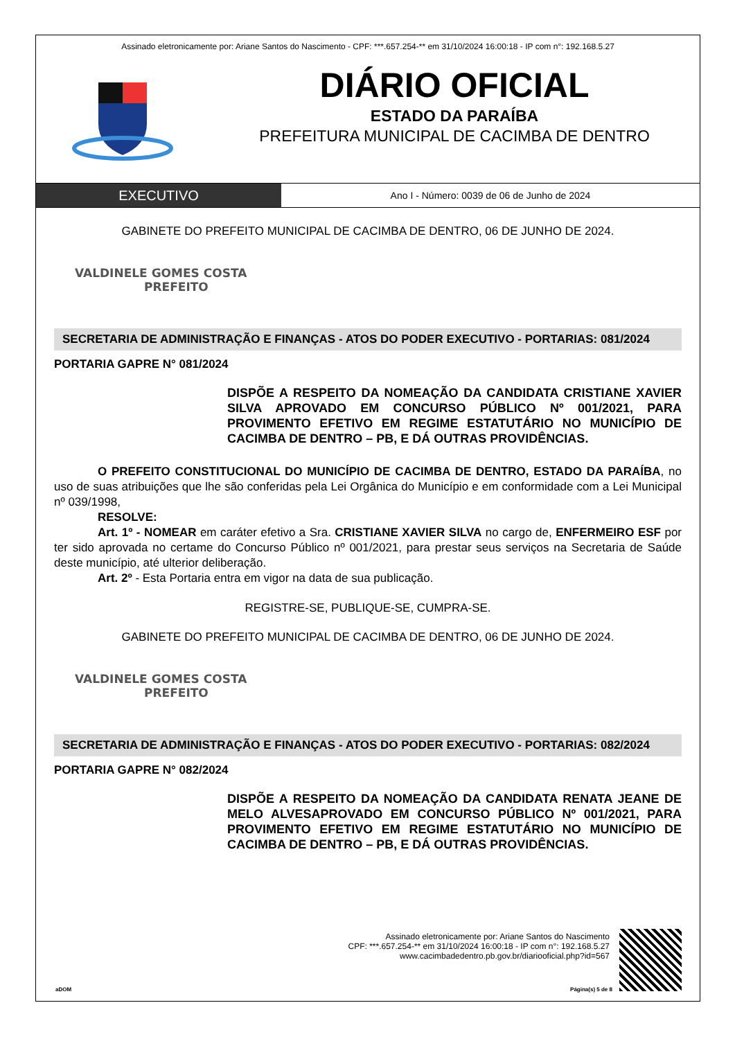Assinado eletronicamente por: Ariane Santos do Nascimento - CPF: ***.657.254-** em 31/10/2024 16:00:18 - IP com n°: 192.168.5.27
DIÁRIO OFICIAL
ESTADO DA PARAÍBA
PREFEITURA MUNICIPAL DE CACIMBA DE DENTRO
EXECUTIVO
Ano I - Número: 0039 de 06 de Junho de 2024
GABINETE DO PREFEITO MUNICIPAL DE CACIMBA DE DENTRO, 06 DE JUNHO DE 2024.
VALDINELE GOMES COSTA
PREFEITO
SECRETARIA DE ADMINISTRAÇÃO E FINANÇAS - ATOS DO PODER EXECUTIVO - PORTARIAS: 081/2024
PORTARIA GAPRE N° 081/2024
DISPÕE A RESPEITO DA NOMEAÇÃO DA CANDIDATA CRISTIANE XAVIER SILVA APROVADO EM CONCURSO PÚBLICO Nº 001/2021, PARA PROVIMENTO EFETIVO EM REGIME ESTATUTÁRIO NO MUNICÍPIO DE CACIMBA DE DENTRO – PB, E DÁ OUTRAS PROVIDÊNCIAS.
O PREFEITO CONSTITUCIONAL DO MUNICÍPIO DE CACIMBA DE DENTRO, ESTADO DA PARAÍBA, no uso de suas atribuições que lhe são conferidas pela Lei Orgânica do Município e em conformidade com a Lei Municipal nº 039/1998,
RESOLVE:
Art. 1º - NOMEAR em caráter efetivo a Sra. CRISTIANE XAVIER SILVA no cargo de, ENFERMEIRO ESF por ter sido aprovada no certame do Concurso Público nº 001/2021, para prestar seus serviços na Secretaria de Saúde deste município, até ulterior deliberação.
Art. 2º - Esta Portaria entra em vigor na data de sua publicação.
REGISTRE-SE, PUBLIQUE-SE, CUMPRA-SE.
GABINETE DO PREFEITO MUNICIPAL DE CACIMBA DE DENTRO, 06 DE JUNHO DE 2024.
VALDINELE GOMES COSTA
PREFEITO
SECRETARIA DE ADMINISTRAÇÃO E FINANÇAS - ATOS DO PODER EXECUTIVO - PORTARIAS: 082/2024
PORTARIA GAPRE N° 082/2024
DISPÕE A RESPEITO DA NOMEAÇÃO DA CANDIDATA RENATA JEANE DE MELO ALVESAPROVADO EM CONCURSO PÚBLICO Nº 001/2021, PARA PROVIMENTO EFETIVO EM REGIME ESTATUTÁRIO NO MUNICÍPIO DE CACIMBA DE DENTRO – PB, E DÁ OUTRAS PROVIDÊNCIAS.
Assinado eletronicamente por: Ariane Santos do Nascimento
CPF: ***.657.254-** em 31/10/2024 16:00:18 - IP com n°: 192.168.5.27
www.cacimbadedentro.pb.gov.br/diariooficial.php?id=567
aDOM Página(s) 5 de 8